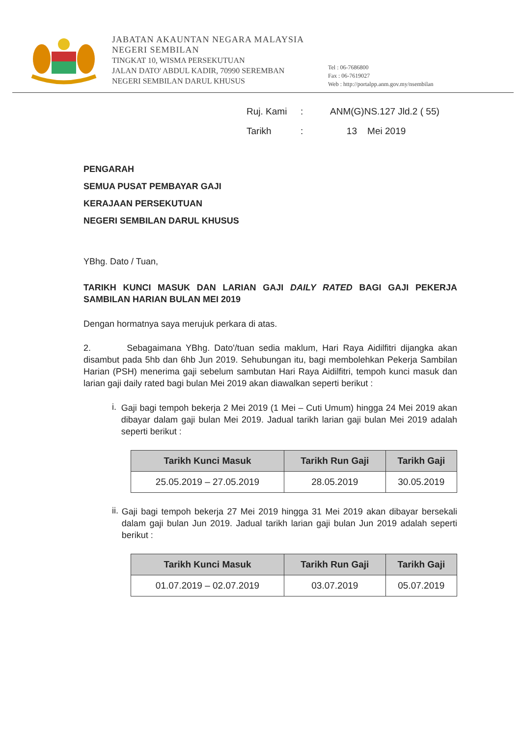JABATAN AKAUNTAN NEGARA MALAYSIA
NEGERI SEMBILAN
TINGKAT 10, WISMA PERSEKUTUAN
JALAN DATO' ABDUL KADIR, 70990 SEREMBAN
NEGERI SEMBILAN DARUL KHUSUS
Tel : 06-7686800
Fax : 06-7619027
Web : http://portalpp.anm.gov.my/nsembilan
Ruj. Kami: ANM(G)NS.127 Jld.2 ( 55)
Tarikh: 13 Mei 2019
PENGARAH
SEMUA PUSAT PEMBAYAR GAJI
KERAJAAN PERSEKUTUAN
NEGERI SEMBILAN DARUL KHUSUS
YBhg. Dato / Tuan,
TARIKH KUNCI MASUK DAN LARIAN GAJI DAILY RATED BAGI GAJI PEKERJA SAMBILAN HARIAN BULAN MEI 2019
Dengan hormatnya saya merujuk perkara di atas.
2. Sebagaimana YBhg. Dato'/tuan sedia maklum, Hari Raya Aidilfitri dijangka akan disambut pada 5hb dan 6hb Jun 2019. Sehubungan itu, bagi membolehkan Pekerja Sambilan Harian (PSH) menerima gaji sebelum sambutan Hari Raya Aidilfitri, tempoh kunci masuk dan larian gaji daily rated bagi bulan Mei 2019 akan diawalkan seperti berikut :
i.
Gaji bagi tempoh bekerja 2 Mei 2019 (1 Mei – Cuti Umum) hingga 24 Mei 2019 akan dibayar dalam gaji bulan Mei 2019. Jadual tarikh larian gaji bulan Mei 2019 adalah seperti berikut :
| Tarikh Kunci Masuk | Tarikh Run Gaji | Tarikh Gaji |
| --- | --- | --- |
| 25.05.2019 – 27.05.2019 | 28.05.2019 | 30.05.2019 |
ii.
Gaji bagi tempoh bekerja 27 Mei 2019 hingga 31 Mei 2019 akan dibayar bersekali dalam gaji bulan Jun 2019. Jadual tarikh larian gaji bulan Jun 2019 adalah seperti berikut :
| Tarikh Kunci Masuk | Tarikh Run Gaji | Tarikh Gaji |
| --- | --- | --- |
| 01.07.2019 – 02.07.2019 | 03.07.2019 | 05.07.2019 |